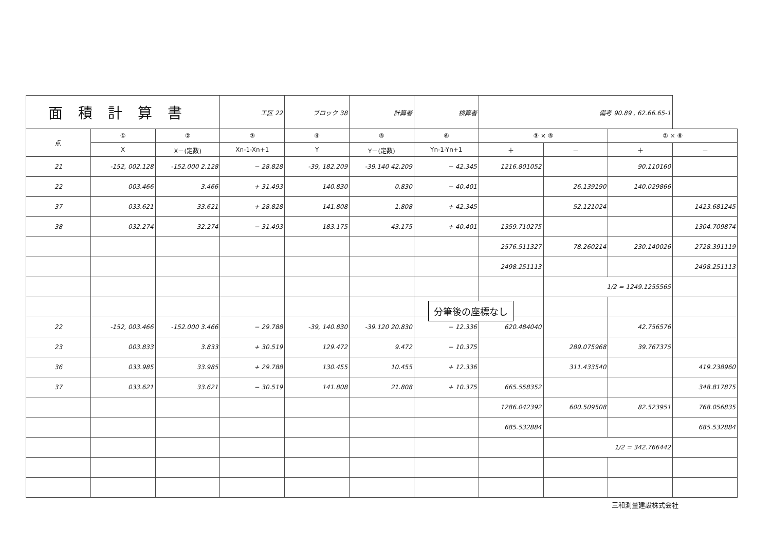| 面積計算書 | | | 工区 22 | ブロック 38 | 計算者 | 検算者 | 備考 90.89 , 62.66.65-1 | | | |
| 点 | ① | ② | ③ | ④ | ⑤ | ⑥ | ③ × ⑤ | | ② × ⑥ | |
| | X | X－(定数) | Xn-1-Xn+1 | Y | Y－(定数) | Yn-1-Yn+1 | ＋ | － | ＋ | － |
| 21 | -152, 002.128 | -152.000 2.128 | − 28.828 | -39, 182.209 | -39.140 42.209 | − 42.345 | 1216.801052 | | 90.110160 | |
| 22 | 003.466 | 3.466 | + 31.493 | 140.830 | 0.830 | − 40.401 | | 26.139190 | 140.029866 | |
| 37 | 033.621 | 33.621 | + 28.828 | 141.808 | 1.808 | + 42.345 | | 52.121024 | | 1423.681245 |
| 38 | 032.274 | 32.274 | − 31.493 | 183.175 | 43.175 | + 40.401 | 1359.710275 | | | 1304.709874 |
| | | | | | | | 2576.511327 | 78.260214 | 230.140026 | 2728.391119 |
| | | | | | | | 2498.251113 | | | 2498.251113 |
| | | | | | | | | 1/2 = 1249.1255565 | | |
| 22 | -152, 003.466 | -152.000 3.466 | − 29.788 | -39, 140.830 | -39.120 20.830 | − 12.336 | 620.484040 | | 42.756576 | |
| 23 | 003.833 | 3.833 | + 30.519 | 129.472 | 9.472 | − 10.375 | | 289.075968 | 39.767375 | |
| 36 | 033.985 | 33.985 | + 29.788 | 130.455 | 10.455 | + 12.336 | | 311.433540 | | 419.238960 |
| 37 | 033.621 | 33.621 | − 30.519 | 141.808 | 21.808 | + 10.375 | 665.558352 | | | 348.817875 |
| | | | | | | | 1286.042392 | 600.509508 | 82.523951 | 768.056835 |
| | | | | | | | 685.532884 | | | 685.532884 |
| | | | | | | | | 1/2 = 342.766442 | | |
分筆後の座標なし
三和測量建設株式会社